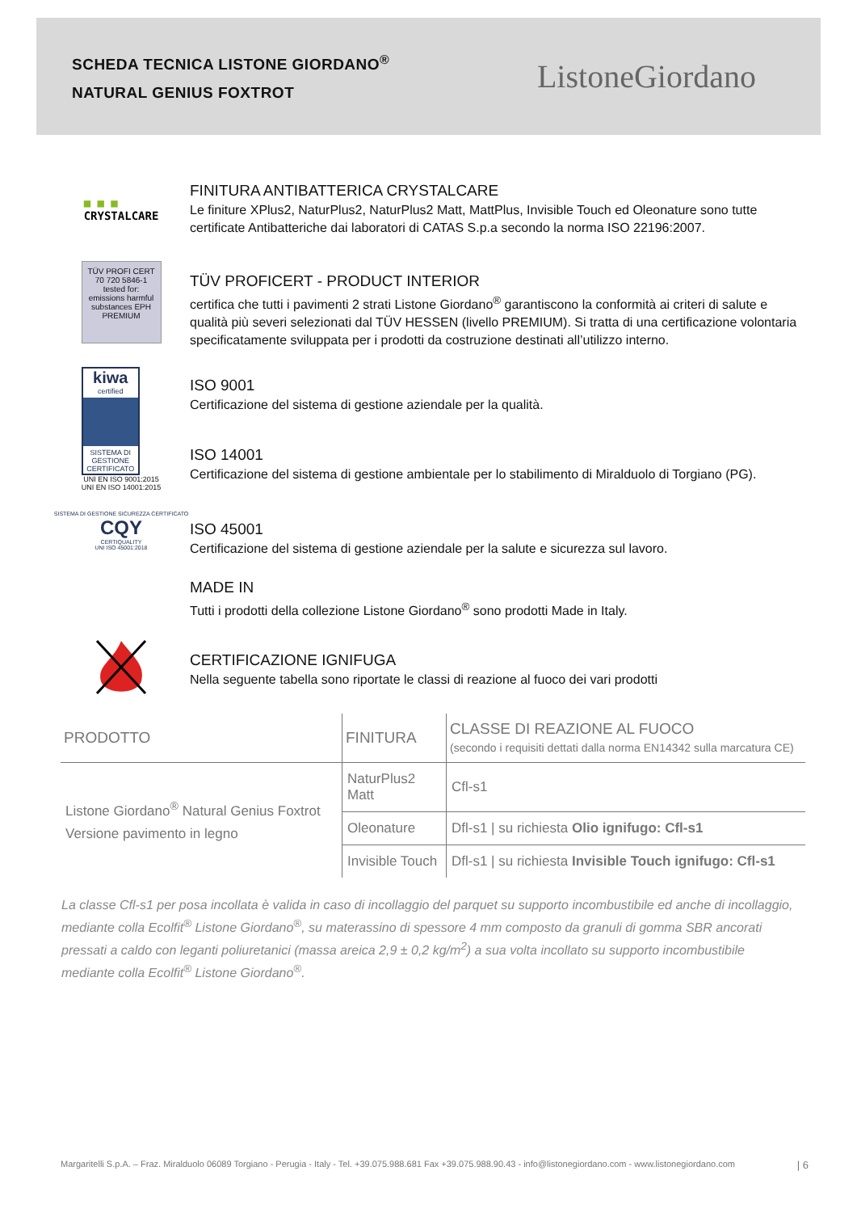SCHEDA TECNICA LISTONE GIORDANO<sup>®</sup>
NATURAL GENIUS FOXTROT
ListoneGiordano
■ ■ ■
CRYSTALCARE
FINITURA ANTIBATTERICA CRYSTALCARE
Le finiture XPlus2, NaturPlus2, NaturPlus2 Matt, MattPlus, Invisible Touch ed Oleonature sono tutte certificate Antibatteriche dai laboratori di CATAS S.p.a secondo la norma ISO 22196:2007.
TÜV PROFI CERT
70 720 5846-1
tested for: emissions harmful substances EPH
PREMIUM
TÜV PROFICERT - PRODUCT INTERIOR
certifica che tutti i pavimenti 2 strati Listone Giordano<sup>®</sup> garantiscono la conformità ai criteri di salute e qualità più severi selezionati dal TÜV HESSEN (livello PREMIUM). Si tratta di una certificazione volontaria specificatamente sviluppata per i prodotti da costruzione destinati all’utilizzo interno.
kiwa
certified
SISTEMA DI GESTIONE CERTIFICATO
UNI EN ISO 9001:2015
UNI EN ISO 14001:2015
ISO 9001
Certificazione del sistema di gestione aziendale per la qualità.
ISO 14001
Certificazione del sistema di gestione ambientale per lo stabilimento di Miralduolo di Torgiano (PG).
SISTEMA DI GESTIONE SICUREZZA CERTIFICATO
CQY
CERTIQUALITY
UNI ISO 45001:2018
ISO 45001
Certificazione del sistema di gestione aziendale per la salute e sicurezza sul lavoro.
MADE IN
Tutti i prodotti della collezione Listone Giordano<sup>®</sup> sono prodotti Made in Italy.
CERTIFICAZIONE IGNIFUGA
Nella seguente tabella sono riportate le classi di reazione al fuoco dei vari prodotti
| PRODOTTO | FINITURA | CLASSE DI REAZIONE AL FUOCO (secondo i requisiti dettati dalla norma EN14342 sulla marcatura CE) |
| --- | --- | --- |
| Listone Giordano<sup>®</sup> Natural Genius Foxtrot Versione pavimento in legno | NaturPlus2 Matt | Cfl-s1 |
| | Oleonature | Dfl-s1 / su richiesta Olio ignifugo: Cfl-s1 |
| | Invisible Touch | Dfl-s1 / su richiesta Invisible Touch ignifugo: Cfl-s1 |
La classe Cfl-s1 per posa incollata è valida in caso di incollaggio del parquet su supporto incombustibile ed anche di incollaggio, mediante colla Ecolfit<sup>®</sup> Listone Giordano<sup>®</sup>, su materassino di spessore 4 mm composto da granuli di gomma SBR ancorati pressati a caldo con leganti poliuretanici (massa areica 2,9 ± 0,2 kg/m<sup>2</sup>) a sua volta incollato su supporto incombustibile mediante colla Ecolfit<sup>®</sup> Listone Giordano<sup>®</sup>.
Margaritelli S.p.A. – Fraz. Miralduolo 06089 Torgiano - Perugia - Italy - Tel. +39.075.988.681 Fax +39.075.988.90.43 - info@listonegiordano.com - www.listonegiordano.com | 6